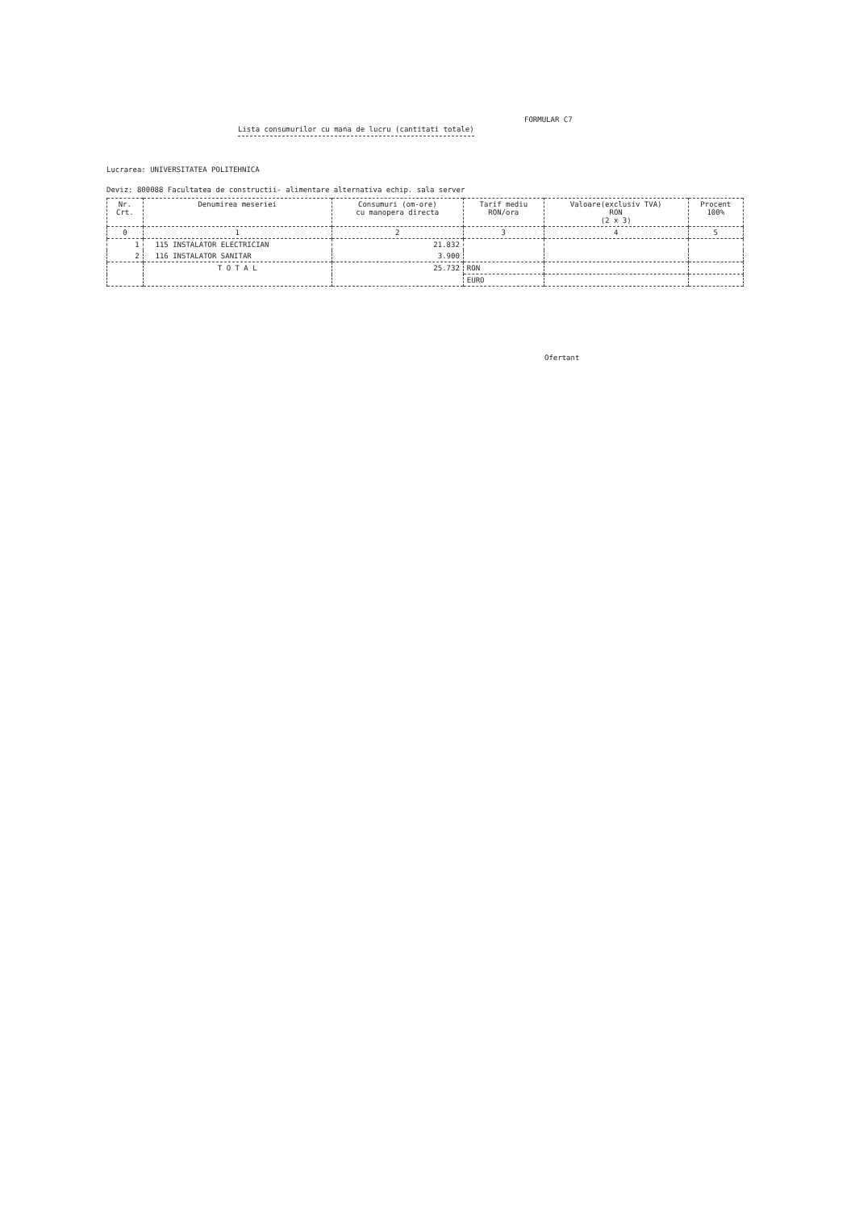FORMULAR C7
Lista consumurilor cu mana de lucru (cantitati totale)
Lucrarea: UNIVERSITATEA POLITEHNICA
Deviz: 800088 Facultatea de constructii- alimentare alternativa echip. sala server
| Nr. Crt. | Denumirea meseriei | Consumuri (om-ore) cu manopera directa | Tarif mediu RON/ora | Valoare(exclusiv TVA) RON (2 x 3) | Procent 100% |
| --- | --- | --- | --- | --- | --- |
| 0 | 1 | 2 | 3 | 4 | 5 |
| 1 | 115 INSTALATOR ELECTRICIAN | 21.832 | | | |
| 2 | 116 INSTALATOR SANITAR | 3.900 | | | |
| | T O T A L | 25.732 | RON | | |
| | | | EURO | | |
Ofertant